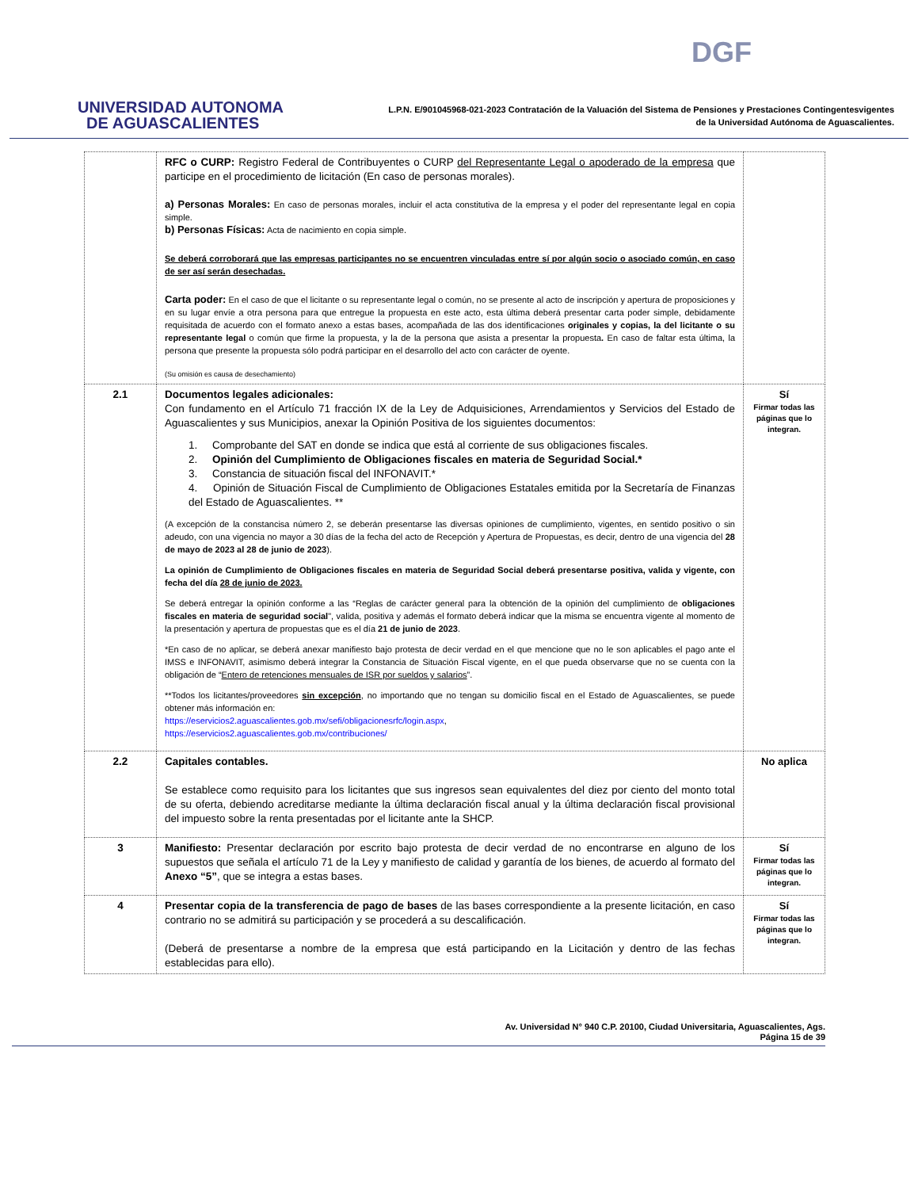UNIVERSIDAD AUTONOMA
DE AGUASCALIENTES
DGF
L.P.N. E/901045968-021-2023 Contratación de la Valuación del Sistema de Pensiones y Prestaciones Contingentesvigentes
de la Universidad Autónoma de Aguascalientes.
| | RFC o CURP: Registro Federal de Contribuyentes o CURP del Representante Legal o apoderado de la empresa que participe en el procedimiento de licitación (En caso de personas morales). a) Personas Morales: En caso de personas morales, incluir el acta constitutiva de la empresa y el poder del representante legal en copia simple. b) Personas Físicas: Acta de nacimiento en copia simple. Se deberá corroborará que las empresas participantes no se encuentren vinculadas entre sí por algún socio o asociado común, en caso de ser así serán desechadas. Carta poder: En el caso de que el licitante o su representante legal o común, no se presente al acto de inscripción y apertura de proposiciones y en su lugar envíe a otra persona para que entregue la propuesta en este acto, esta última deberá presentar carta poder simple, debidamente requisitada de acuerdo con el formato anexo a estas bases, acompañada de las dos identificaciones originales y copias, la del licitante o su representante legal o común que firme la propuesta, y la de la persona que asista a presentar la propuesta . En caso de faltar esta última, la persona que presente la propuesta sólo podrá participar en el desarrollo del acto con carácter de oyente. (Su omisión es causa de desechamiento) | |
| 2.1 | Documentos legales adicionales: Con fundamento en el Artículo 71 fracción IX de la Ley de Adquisiciones, Arrendamientos y Servicios del Estado de Aguascalientes y sus Municipios, anexar la Opinión Positiva de los siguientes documentos: 1. Comprobante del SAT en donde se indica que está al corriente de sus obligaciones fiscales. 2. Opinión del Cumplimiento de Obligaciones fiscales en materia de Seguridad Social.* 3. Constancia de situación fiscal del INFONAVIT.* 4. Opinión de Situación Fiscal de Cumplimiento de Obligaciones Estatales emitida por la Secretaría de Finanzas del Estado de Aguascalientes. ** (A excepción de la constancisa número 2, se deberán presentarse las diversas opiniones de cumplimiento, vigentes, en sentido positivo o sin adeudo, con una vigencia no mayor a 30 días de la fecha del acto de Recepción y Apertura de Propuestas, es decir, dentro de una vigencia del 28 de mayo de 2023 al 28 de junio de 2023 ). La opinión de Cumplimiento de Obligaciones fiscales en materia de Seguridad Social deberá presentarse positiva, valida y vigente, con fecha del día 28 de junio de 2023. Se deberá entregar la opinión conforme a las “Reglas de carácter general para la obtención de la opinión del cumplimiento de obligaciones fiscales en materia de seguridad social ", valida, positiva y además el formato deberá indicar que la misma se encuentra vigente al momento de la presentación y apertura de propuestas que es el día 21 de junio de 2023 . *En caso de no aplicar, se deberá anexar manifiesto bajo protesta de decir verdad en el que mencione que no le son aplicables el pago ante el IMSS e INFONAVIT, asimismo deberá integrar la Constancia de Situación Fiscal vigente, en el que pueda observarse que no se cuenta con la obligación de “ Entero de retenciones mensuales de ISR por sueldos y salarios ”. **Todos los licitantes/proveedores sin excepción , no importando que no tengan su domicilio fiscal en el Estado de Aguascalientes, se puede obtener más información en: https://eservicios2.aguascalientes.gob.mx/sefi/obligacionesrfc/login.aspx , https://eservicios2.aguascalientes.gob.mx/contribuciones/ | Sí Firmar todas las páginas que lo integran. |
| 2.2 | Capitales contables. Se establece como requisito para los licitantes que sus ingresos sean equivalentes del diez por ciento del monto total de su oferta, debiendo acreditarse mediante la última declaración fiscal anual y la última declaración fiscal provisional del impuesto sobre la renta presentadas por el licitante ante la SHCP. | No aplica |
| 3 | Manifiesto: Presentar declaración por escrito bajo protesta de decir verdad de no encontrarse en alguno de los supuestos que señala el artículo 71 de la Ley y manifiesto de calidad y garantía de los bienes, de acuerdo al formato del Anexo “5” , que se integra a estas bases. | Sí Firmar todas las páginas que lo integran. |
| 4 | Presentar copia de la transferencia de pago de bases de las bases correspondiente a la presente licitación, en caso contrario no se admitirá su participación y se procederá a su descalificación. (Deberá de presentarse a nombre de la empresa que está participando en la Licitación y dentro de las fechas establecidas para ello). | Sí Firmar todas las páginas que lo integran. |
Av. Universidad N° 940 C.P. 20100, Ciudad Universitaria, Aguascalientes, Ags.
Página 15 de 39